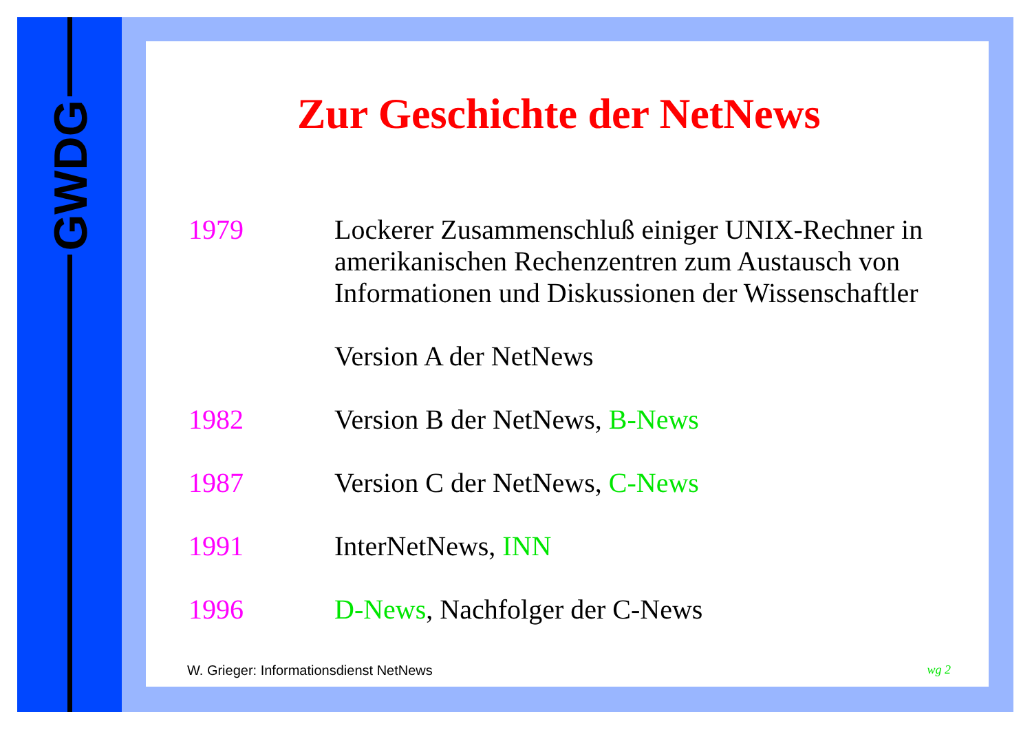GWDG
Zur Geschichte der NetNews
1979 Lockerer Zusammenschluß einiger UNIX-Rechner in amerikanischen Rechenzentren zum Austausch von Informationen und Diskussionen der Wissenschaftler
Version A der NetNews
1982 Version B der NetNews, B-News
1987 Version C der NetNews, C-News
1991 InterNetNews, INN
1996 D-News, Nachfolger der C-News
W. Grieger: Informationsdienst NetNews wg 2